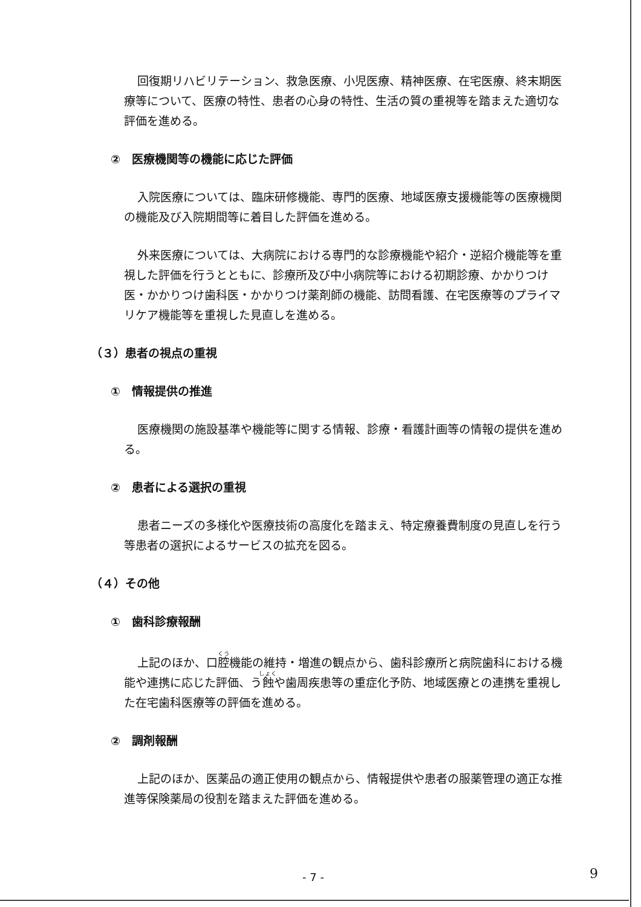回復期リハビリテーション、救急医療、小児医療、精神医療、在宅医療、終末期医療等について、医療の特性、患者の心身の特性、生活の質の重視等を踏まえた適切な評価を進める。
②　医療機関等の機能に応じた評価
入院医療については、臨床研修機能、専門的医療、地域医療支援機能等の医療機関の機能及び入院期間等に着目した評価を進める。
外来医療については、大病院における専門的な診療機能や紹介・逆紹介機能等を重視した評価を行うとともに、診療所及び中小病院等における初期診療、かかりつけ医・かかりつけ歯科医・かかりつけ薬剤師の機能、訪問看護、在宅医療等のプライマリケア機能等を重視した見直しを進める。
（３）患者の視点の重視
①　情報提供の推進
医療機関の施設基準や機能等に関する情報、診療・看護計画等の情報の提供を進める。
②　患者による選択の重視
患者ニーズの多様化や医療技術の高度化を踏まえ、特定療養費制度の見直しを行う等患者の選択によるサービスの拡充を図る。
（４）その他
①　歯科診療報酬
上記のほか、口腔機能の維持・増進の観点から、歯科診療所と病院歯科における機能や連携に応じた評価、う蝕や歯周疾患等の重症化予防、地域医療との連携を重視した在宅歯科医療等の評価を進める。
②　調剤報酬
上記のほか、医薬品の適正使用の観点から、情報提供や患者の服薬管理の適正な推進等保険薬局の役割を踏まえた評価を進める。
- 7 - 9